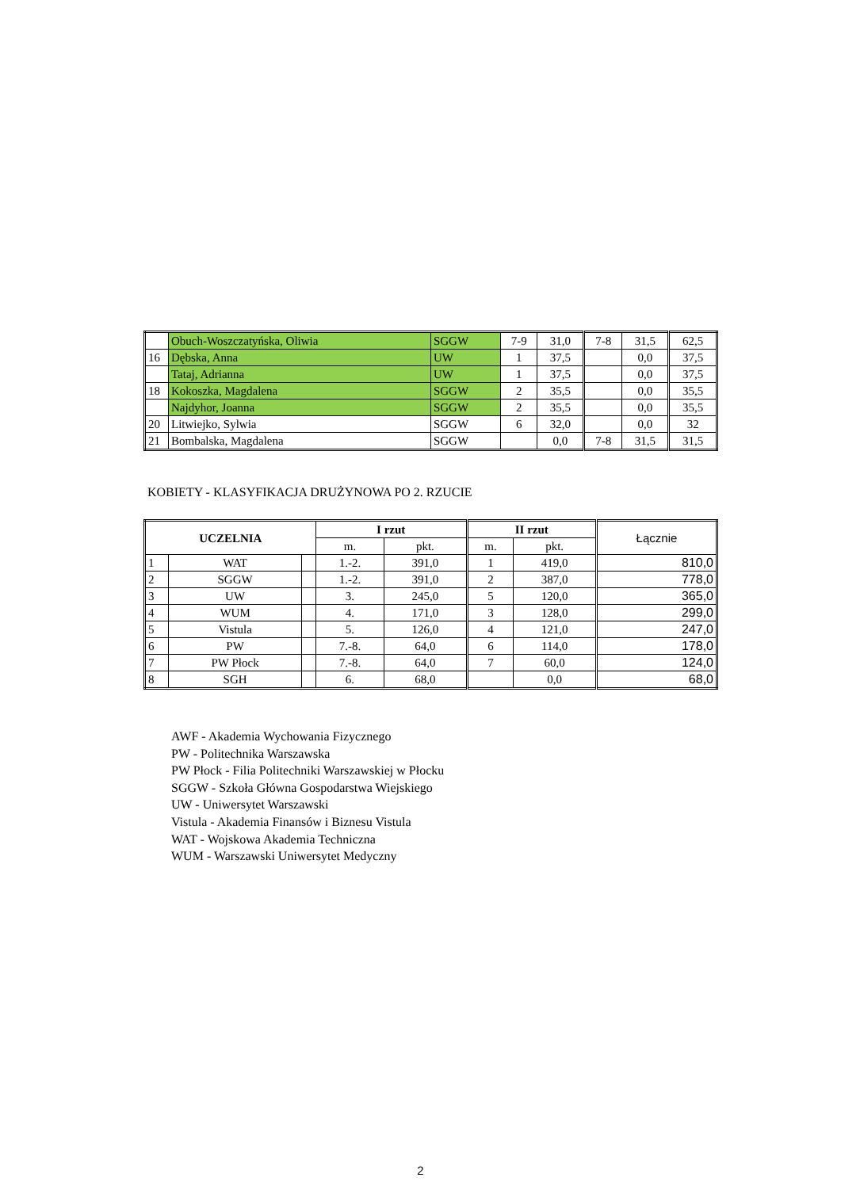| | Obuch-Woszczatyńska, Oliwia | SGGW | 7-9 | 31,0 | 7-8 | 31,5 | 62,5 |
| 16 | Dębska, Anna | UW | 1 | 37,5 | | 0,0 | 37,5 |
| | Tataj, Adrianna | UW | 1 | 37,5 | | 0,0 | 37,5 |
| 18 | Kokoszka, Magdalena | SGGW | 2 | 35,5 | | 0,0 | 35,5 |
| | Najdyhor, Joanna | SGGW | 2 | 35,5 | | 0,0 | 35,5 |
| 20 | Litwiejko, Sylwia | SGGW | 6 | 32,0 | | 0,0 | 32 |
| 21 | Bombalska, Magdalena | SGGW | | 0,0 | 7-8 | 31,5 | 31,5 |
KOBIETY - KLASYFIKACJA DRUŻYNOWA PO 2. RZUCIE
| UCZELNIA | | | I rzut | | II rzut | | Łącznie |
| --- | --- | --- | --- | --- | --- | --- | --- |
| | | | m. | pkt. | m. | pkt. | |
| 1 | WAT | | 1.-2. | 391,0 | 1 | 419,0 | 810,0 |
| 2 | SGGW | | 1.-2. | 391,0 | 2 | 387,0 | 778,0 |
| 3 | UW | | 3. | 245,0 | 5 | 120,0 | 365,0 |
| 4 | WUM | | 4. | 171,0 | 3 | 128,0 | 299,0 |
| 5 | Vistula | | 5. | 126,0 | 4 | 121,0 | 247,0 |
| 6 | PW | | 7.-8. | 64,0 | 6 | 114,0 | 178,0 |
| 7 | PW Płock | | 7.-8. | 64,0 | 7 | 60,0 | 124,0 |
| 8 | SGH | | 6. | 68,0 | | 0,0 | 68,0 |
AWF - Akademia Wychowania Fizycznego
PW - Politechnika Warszawska
PW Płock - Filia Politechniki Warszawskiej w Płocku
SGGW - Szkoła Główna Gospodarstwa Wiejskiego
UW - Uniwersytet Warszawski
Vistula - Akademia Finansów i Biznesu Vistula
WAT - Wojskowa Akademia Techniczna
WUM - Warszawski Uniwersytet Medyczny
2